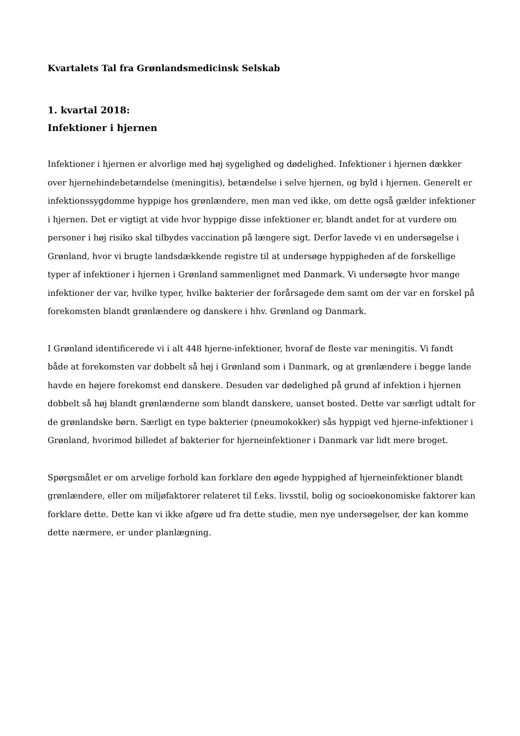Kvartalets Tal fra Grønlandsmedicinsk Selskab
1. kvartal 2018:
Infektioner i hjernen
Infektioner i hjernen er alvorlige med høj sygelighed og dødelighed. Infektioner i hjernen dækker over hjernehindebetændelse (meningitis), betændelse i selve hjernen, og byld i hjernen. Generelt er infektionssygdomme hyppige hos grønlændere, men man ved ikke, om dette også gælder infektioner i hjernen. Det er vigtigt at vide hvor hyppige disse infektioner er, blandt andet for at vurdere om personer i høj risiko skal tilbydes vaccination på længere sigt. Derfor lavede vi en undersøgelse i Grønland, hvor vi brugte landsdækkende registre til at undersøge hyppigheden af de forskellige typer af infektioner i hjernen i Grønland sammenlignet med Danmark. Vi undersøgte hvor mange infektioner der var, hvilke typer, hvilke bakterier der forårsagede dem samt om der var en forskel på forekomsten blandt grønlændere og danskere i hhv. Grønland og Danmark.
I Grønland identificerede vi i alt 448 hjerne-infektioner, hvoraf de fleste var meningitis. Vi fandt både at forekomsten var dobbelt så høj i Grønland som i Danmark, og at grønlændere i begge lande havde en højere forekomst end danskere. Desuden var dødelighed på grund af infektion i hjernen dobbelt så høj blandt grønlænderne som blandt danskere, uanset bosted. Dette var særligt udtalt for de grønlandske børn. Særligt en type bakterier (pneumokokker) sås hyppigt ved hjerne-infektioner i Grønland, hvorimod billedet af bakterier for hjerneinfektioner i Danmark var lidt mere broget.
Spørgsmålet er om arvelige forhold kan forklare den øgede hyppighed af hjerneinfektioner blandt grønlændere, eller om miljøfaktorer relateret til f.eks. livsstil, bolig og socioøkonomiske faktorer kan forklare dette. Dette kan vi ikke afgøre ud fra dette studie, men nye undersøgelser, der kan komme dette nærmere, er under planlægning.